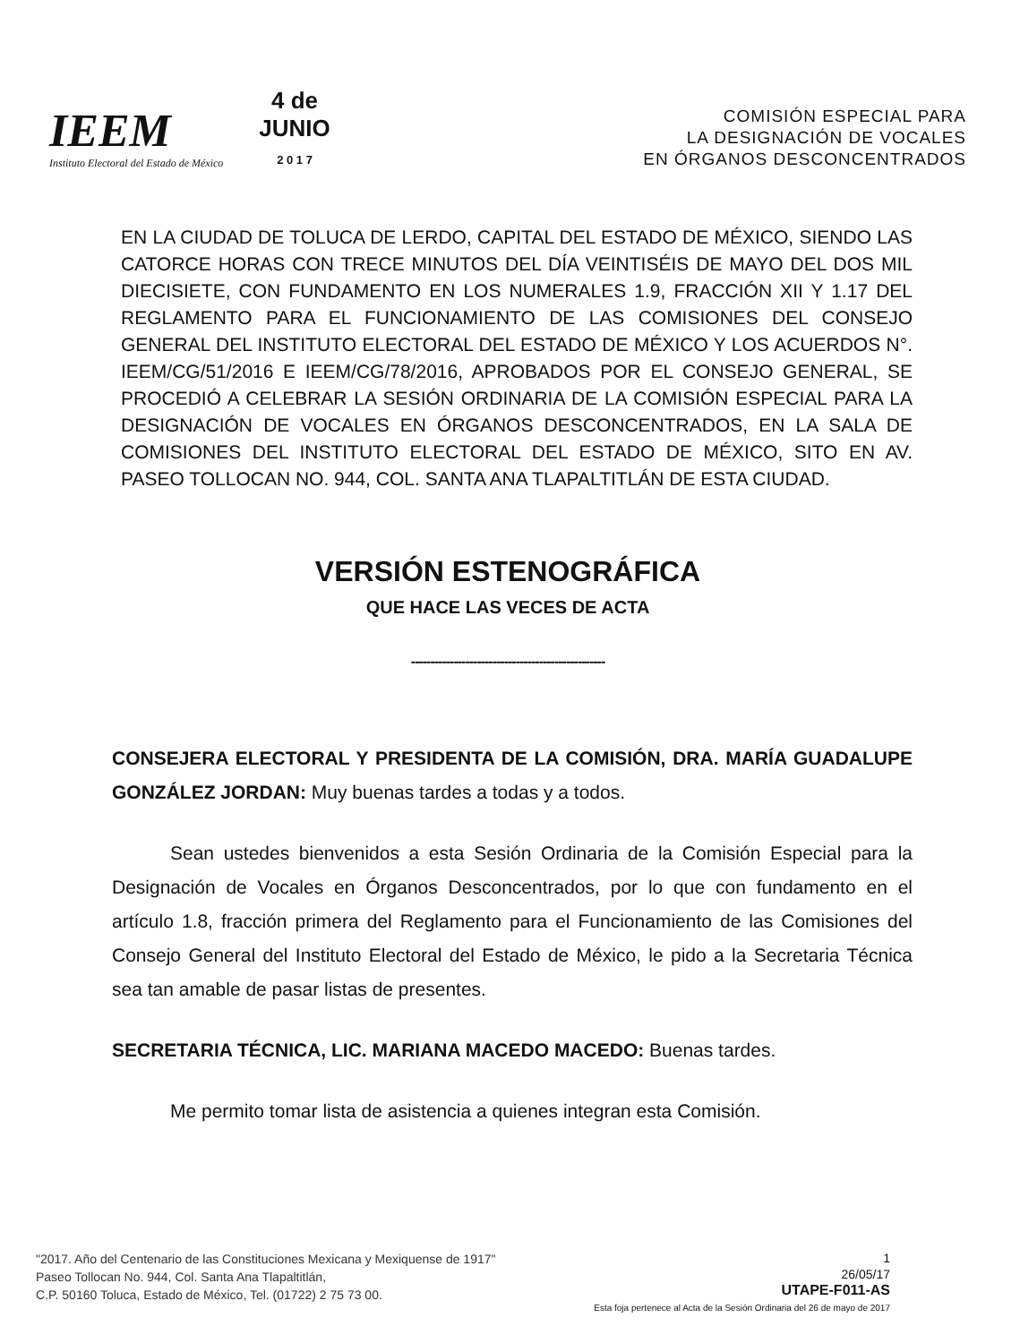IEEM
Instituto Electoral del Estado de México
4 de
JUNIO
2 0 1 7
COMISIÓN ESPECIAL PARA
LA DESIGNACIÓN DE VOCALES
EN ÓRGANOS DESCONCENTRADOS
EN LA CIUDAD DE TOLUCA DE LERDO, CAPITAL DEL ESTADO DE MÉXICO, SIENDO LAS CATORCE HORAS CON TRECE MINUTOS DEL DÍA VEINTISÉIS DE MAYO DEL DOS MIL DIECISIETE, CON FUNDAMENTO EN LOS NUMERALES 1.9, FRACCIÓN XII Y 1.17 DEL REGLAMENTO PARA EL FUNCIONAMIENTO DE LAS COMISIONES DEL CONSEJO GENERAL DEL INSTITUTO ELECTORAL DEL ESTADO DE MÉXICO Y LOS ACUERDOS N°. IEEM/CG/51/2016 E IEEM/CG/78/2016, APROBADOS POR EL CONSEJO GENERAL, SE PROCEDIÓ A CELEBRAR LA SESIÓN ORDINARIA DE LA COMISIÓN ESPECIAL PARA LA DESIGNACIÓN DE VOCALES EN ÓRGANOS DESCONCENTRADOS, EN LA SALA DE COMISIONES DEL INSTITUTO ELECTORAL DEL ESTADO DE MÉXICO, SITO EN AV. PASEO TOLLOCAN NO. 944, COL. SANTA ANA TLAPALTITLÁN DE ESTA CIUDAD.
VERSIÓN ESTENOGRÁFICA
QUE HACE LAS VECES DE ACTA
--------------------------------------------------
CONSEJERA ELECTORAL Y PRESIDENTA DE LA COMISIÓN, DRA. MARÍA GUADALUPE GONZÁLEZ JORDAN: Muy buenas tardes a todas y a todos.
Sean ustedes bienvenidos a esta Sesión Ordinaria de la Comisión Especial para la Designación de Vocales en Órganos Desconcentrados, por lo que con fundamento en el artículo 1.8, fracción primera del Reglamento para el Funcionamiento de las Comisiones del Consejo General del Instituto Electoral del Estado de México, le pido a la Secretaria Técnica sea tan amable de pasar listas de presentes.
SECRETARIA TÉCNICA, LIC. MARIANA MACEDO MACEDO: Buenas tardes.
Me permito tomar lista de asistencia a quienes integran esta Comisión.
"2017. Año del Centenario de las Constituciones Mexicana y Mexiquense de 1917"
Paseo Tollocan No. 944, Col. Santa Ana Tlapaltitlán,
C.P. 50160 Toluca, Estado de México, Tel. (01722) 2 75 73 00.
1
26/05/17
UTAPE-F011-AS
Esta foja pertenece al Acta de la Sesión Ordinaria del 26 de mayo de 2017